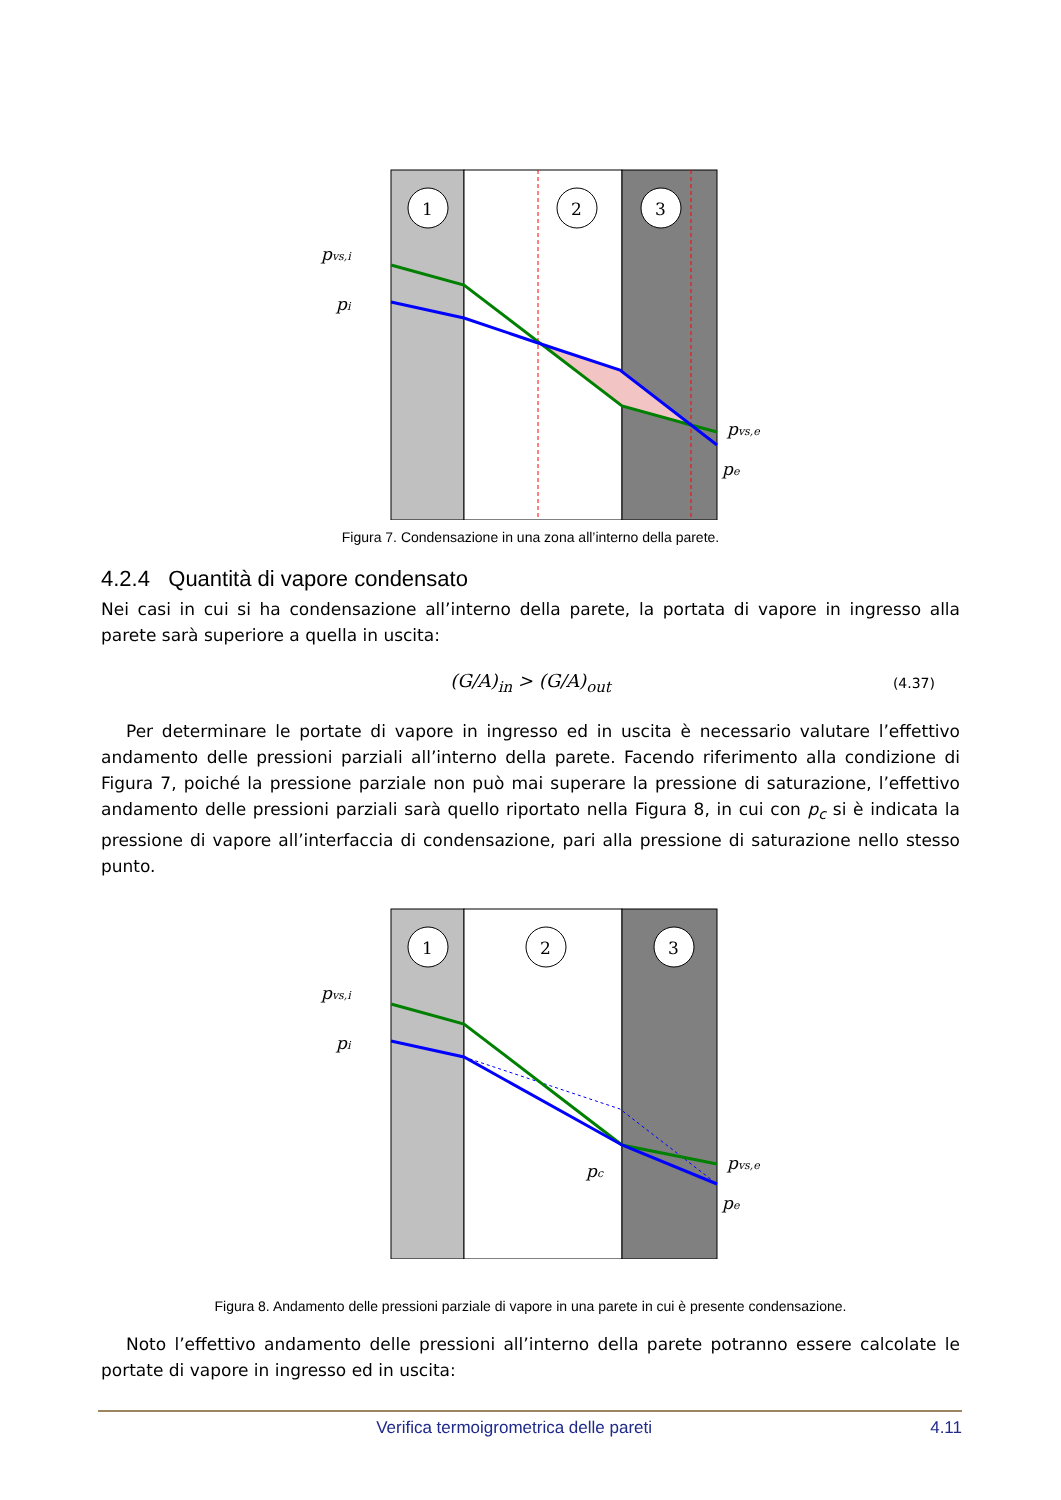1
2
3
pvs,i
pi
pvs,e
pe
Figura 7. Condensazione in una zona all’interno della parete.
4.2.4 Quantità di vapore condensato
Nei casi in cui si ha condensazione all’interno della parete, la portata di vapore in ingresso alla parete sarà superiore a quella in uscita:
(G/A)<sub>in</sub> > (G/A)<sub>out</sub> (4.37)
Per determinare le portate di vapore in ingresso ed in uscita è necessario valutare l’effettivo andamento delle pressioni parziali all’interno della parete. Facendo riferimento alla condizione di Figura 7, poiché la pressione parziale non può mai superare la pressione di saturazione, l’effettivo andamento delle pressioni parziali sarà quello riportato nella Figura 8, in cui con p<sub>c</sub> si è indicata la pressione di vapore all’interfaccia di condensazione, pari alla pressione di saturazione nello stesso punto.
1
2
3
pvs,i
pi
pc
pvs,e
pe
Figura 8. Andamento delle pressioni parziale di vapore in una parete in cui è presente condensazione.
Noto l’effettivo andamento delle pressioni all’interno della parete potranno essere calcolate le portate di vapore in ingresso ed in uscita:
Verifica termoigrometrica delle pareti 4.11